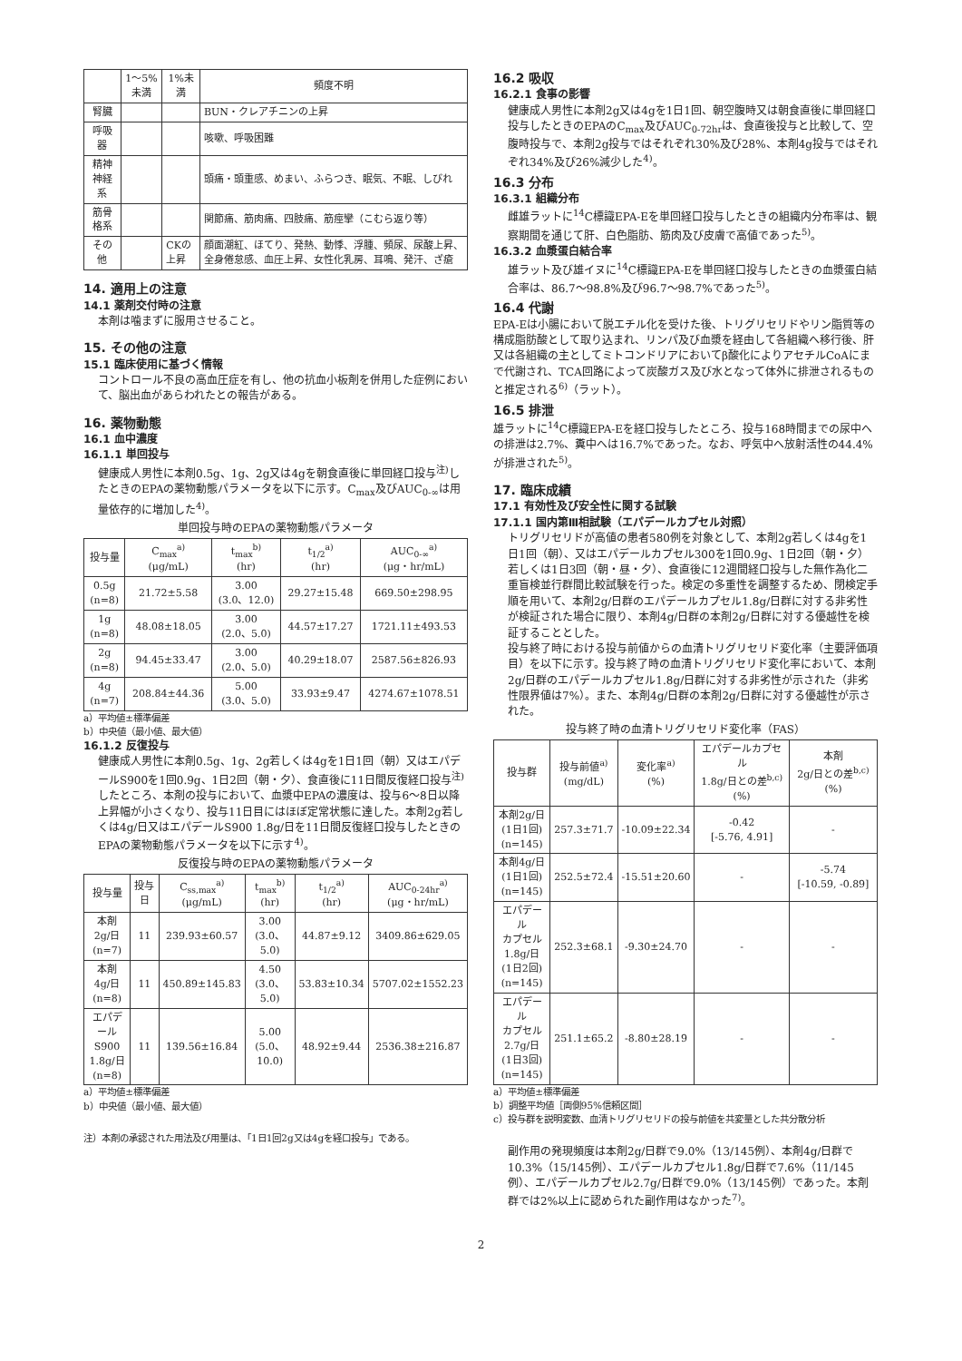| | 1～5%未満 | 1%未満 | 頻度不明 |
| --- | --- | --- | --- |
| 腎臓 | | | BUN・クレアチニンの上昇 |
| 呼吸器 | | | 咳嗽、呼吸困難 |
| 精神神経系 | | | 頭痛・頭重感、めまい、ふらつき、眠気、不眠、しびれ |
| 筋骨格系 | | | 関節痛、筋肉痛、四肢痛、筋痙攣（こむら返り等） |
| その他 | | CKの上昇 | 顔面潮紅、ほてり、発熱、動悸、浮腫、頻尿、尿酸上昇、全身倦怠感、血圧上昇、女性化乳房、耳鳴、発汗、ざ瘡 |
14. 適用上の注意
14.1 薬剤交付時の注意
本剤は噛まずに服用させること。
15. その他の注意
15.1 臨床使用に基づく情報
コントロール不良の高血圧症を有し、他の抗血小板剤を併用した症例において、脳出血があらわれたとの報告がある。
16. 薬物動態
16.1 血中濃度
16.1.1 単回投与
健康成人男性に本剤0.5g、1g、2g又は4gを朝食直後に単回経口投与<sup>注)</sup>したときのEPAの薬物動態パラメータを以下に示す。C<sub>max</sub>及びAUC<sub>0-∞</sub>は用量依存的に増加した<sup>4)</sup>。
単回投与時のEPAの薬物動態パラメータ
| 投与量 | C<sub>max</sub><sup>a)</sup> (μg/mL) | t<sub>max</sub><sup>b)</sup> (hr) | t<sub>1/2</sub><sup>a)</sup> (hr) | AUC<sub>0-∞</sub><sup>a)</sup> (μg・hr/mL) |
| --- | --- | --- | --- | --- |
| 0.5g (n=8) | 21.72±5.58 | 3.00 (3.0、12.0) | 29.27±15.48 | 669.50±298.95 |
| 1g (n=8) | 48.08±18.05 | 3.00 (2.0、5.0) | 44.57±17.27 | 1721.11±493.53 |
| 2g (n=8) | 94.45±33.47 | 3.00 (2.0、5.0) | 40.29±18.07 | 2587.56±826.93 |
| 4g (n=7) | 208.84±44.36 | 5.00 (3.0、5.0) | 33.93±9.47 | 4274.67±1078.51 |
a）平均値±標準偏差
b）中央値（最小値、最大値）
16.1.2 反復投与
健康成人男性に本剤0.5g、1g、2g若しくは4gを1日1回（朝）又はエパデールS900を1回0.9g、1日2回（朝・夕）、食直後に11日間反復経口投与<sup>注)</sup>したところ、本剤の投与において、血漿中EPAの濃度は、投与6～8日以降上昇幅が小さくなり、投与11日目にはほぼ定常状態に達した。本剤2g若しくは4g/日又はエパデールS900 1.8g/日を11日間反復経口投与したときのEPAの薬物動態パラメータを以下に示す<sup>4)</sup>。
反復投与時のEPAの薬物動態パラメータ
| 投与量 | 投与日 | C<sub>ss,max</sub><sup>a)</sup> (μg/mL) | t<sub>max</sub><sup>b)</sup> (hr) | t<sub>1/2</sub><sup>a)</sup> (hr) | AUC<sub>0-24hr</sub><sup>a)</sup> (μg・hr/mL) |
| --- | --- | --- | --- | --- | --- |
| 本剤 2g/日 (n=7) | 11 | 239.93±60.57 | 3.00 (3.0、5.0) | 44.87±9.12 | 3409.86±629.05 |
| 本剤 4g/日 (n=8) | 11 | 450.89±145.83 | 4.50 (3.0、5.0) | 53.83±10.34 | 5707.02±1552.23 |
| エパデール S900 1.8g/日 (n=8) | 11 | 139.56±16.84 | 5.00 (5.0、10.0) | 48.92±9.44 | 2536.38±216.87 |
a）平均値±標準偏差
b）中央値（最小値、最大値）
注）本剤の承認された用法及び用量は、「1日1回2g又は4gを経口投与」である。
16.2 吸収
16.2.1 食事の影響
健康成人男性に本剤2g又は4gを1日1回、朝空腹時又は朝食直後に単回経口投与したときのEPAのC<sub>max</sub>及びAUC<sub>0-72hr</sub>は、食直後投与と比較して、空腹時投与で、本剤2g投与ではそれぞれ30%及び28%、本剤4g投与ではそれぞれ34%及び26%減少した<sup>4)</sup>。
16.3 分布
16.3.1 組織分布
雌雄ラットに<sup>14</sup>C標識EPA-Eを単回経口投与したときの組織内分布率は、観察期間を通じて肝、白色脂肪、筋肉及び皮膚で高値であった<sup>5)</sup>。
16.3.2 血漿蛋白結合率
雄ラット及び雄イヌに<sup>14</sup>C標識EPA-Eを単回経口投与したときの血漿蛋白結合率は、86.7～98.8%及び96.7～98.7%であった<sup>5)</sup>。
16.4 代謝
EPA-Eは小腸において脱エチル化を受けた後、トリグリセリドやリン脂質等の構成脂肪酸として取り込まれ、リンパ及び血漿を経由して各組織へ移行後、肝又は各組織の主としてミトコンドリアにおいてβ酸化によりアセチルCoAにまで代謝され、TCA回路によって炭酸ガス及び水となって体外に排泄されるものと推定される<sup>6)</sup>（ラット）。
16.5 排泄
雄ラットに<sup>14</sup>C標識EPA-Eを経口投与したところ、投与168時間までの尿中への排泄は2.7%、糞中へは16.7%であった。なお、呼気中へ放射活性の44.4%が排泄された<sup>5)</sup>。
17. 臨床成績
17.1 有効性及び安全性に関する試験
17.1.1 国内第Ⅲ相試験（エパデールカプセル対照）
トリグリセリドが高値の患者580例を対象として、本剤2g若しくは4gを1日1回（朝）、又はエパデールカプセル300を1回0.9g、1日2回（朝・夕）若しくは1日3回（朝・昼・夕）、食直後に12週間経口投与した無作為化二重盲検並行群間比較試験を行った。検定の多重性を調整するため、閉検定手順を用いて、本剤2g/日群のエパデールカプセル1.8g/日群に対する非劣性が検証された場合に限り、本剤4g/日群の本剤2g/日群に対する優越性を検証することとした。
投与終了時における投与前値からの血清トリグリセリド変化率（主要評価項目）を以下に示す。投与終了時の血清トリグリセリド変化率において、本剤2g/日群のエパデールカプセル1.8g/日群に対する非劣性が示された（非劣性限界値は7%）。また、本剤4g/日群の本剤2g/日群に対する優越性が示された。
投与終了時の血清トリグリセリド変化率（FAS）
| 投与群 | 投与前値<sup>a)</sup> (mg/dL) | 変化率<sup>a)</sup> (%) | エパデールカプセル 1.8g/日との差<sup>b,c)</sup>(%) | 本剤 2g/日との差<sup>b,c)</sup>(%) |
| --- | --- | --- | --- | --- |
| 本剤2g/日 (1日1回) (n=145) | 257.3±71.7 | -10.09±22.34 | -0.42 [-5.76, 4.91] | - |
| 本剤4g/日 (1日1回) (n=145) | 252.5±72.4 | -15.51±20.60 | - | -5.74 [-10.59, -0.89] |
| エパデール カプセル 1.8g/日 (1日2回) (n=145) | 252.3±68.1 | -9.30±24.70 | - | - |
| エパデール カプセル 2.7g/日 (1日3回) (n=145) | 251.1±65.2 | -8.80±28.19 | - | - |
a）平均値±標準偏差
b）調整平均値［両側95%信頼区間］
c）投与群を説明変数、血清トリグリセリドの投与前値を共変量とした共分散分析
副作用の発現頻度は本剤2g/日群で9.0%（13/145例）、本剤4g/日群で10.3%（15/145例）、エパデールカプセル1.8g/日群で7.6%（11/145例）、エパデールカプセル2.7g/日群で9.0%（13/145例）であった。本剤群では2%以上に認められた副作用はなかった<sup>7)</sup>。
2